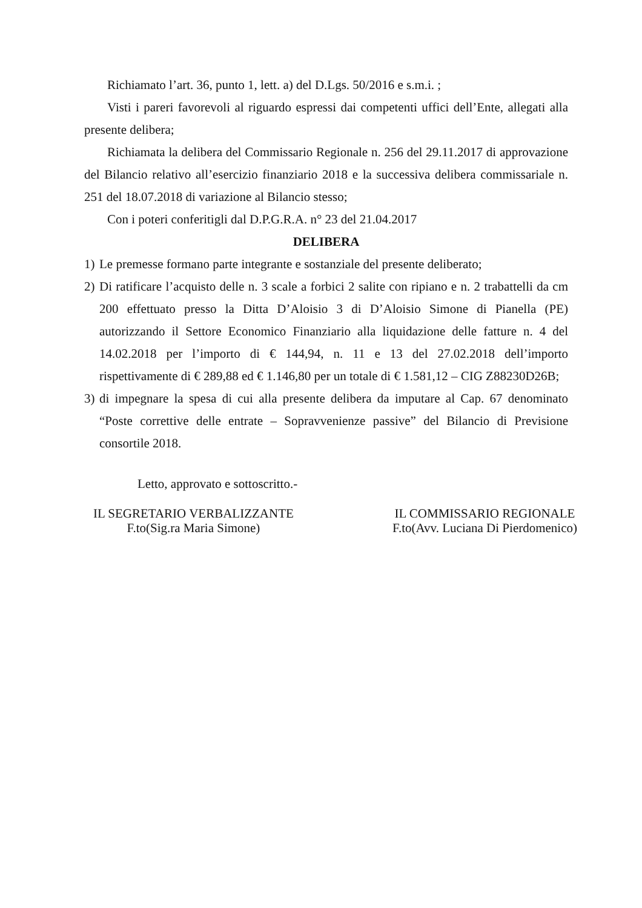Richiamato l’art. 36, punto 1, lett. a) del D.Lgs. 50/2016 e s.m.i. ;
Visti i pareri favorevoli al riguardo espressi dai competenti uffici dell’Ente, allegati alla presente delibera;
Richiamata la delibera del Commissario Regionale n. 256 del 29.11.2017 di approvazione del Bilancio relativo all’esercizio finanziario 2018 e la successiva delibera commissariale n. 251 del 18.07.2018 di variazione al Bilancio stesso;
Con i poteri conferitigli dal D.P.G.R.A. n° 23 del 21.04.2017
DELIBERA
1) Le premesse formano parte integrante e sostanziale del presente deliberato;
2) Di ratificare l’acquisto delle n. 3 scale a forbici 2 salite con ripiano e n. 2 trabattelli da cm 200 effettuato presso la Ditta D’Aloisio 3 di D’Aloisio Simone di Pianella (PE) autorizzando il Settore Economico Finanziario alla liquidazione delle fatture n. 4 del 14.02.2018 per l’importo di € 144,94, n. 11 e 13 del 27.02.2018 dell’importo rispettivamente di € 289,88 ed € 1.146,80 per un totale di € 1.581,12 – CIG Z88230D26B;
3) di impegnare la spesa di cui alla presente delibera da imputare al Cap. 67 denominato “Poste correttive delle entrate – Sopravvenienze passive” del Bilancio di Previsione consortile 2018.
Letto, approvato e sottoscritto.-
IL SEGRETARIO VERBALIZZANTE
F.to(Sig.ra Maria Simone)
IL COMMISSARIO REGIONALE
F.to(Avv. Luciana Di Pierdomenico)